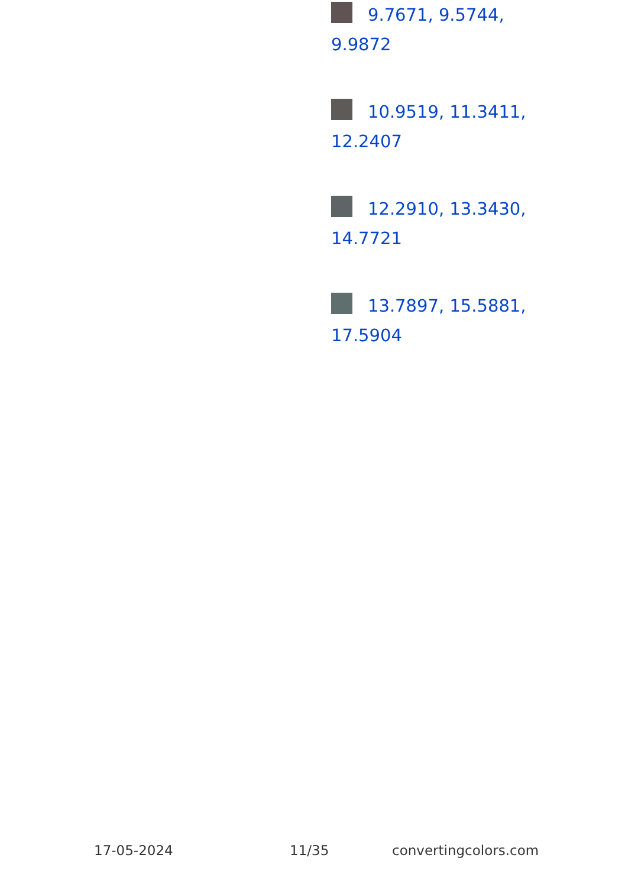9.7671, 9.5744, 9.9872
10.9519, 11.3411, 12.2407
12.2910, 13.3430, 14.7721
13.7897, 15.5881, 17.5904
17-05-2024 11/35 convertingcolors.com